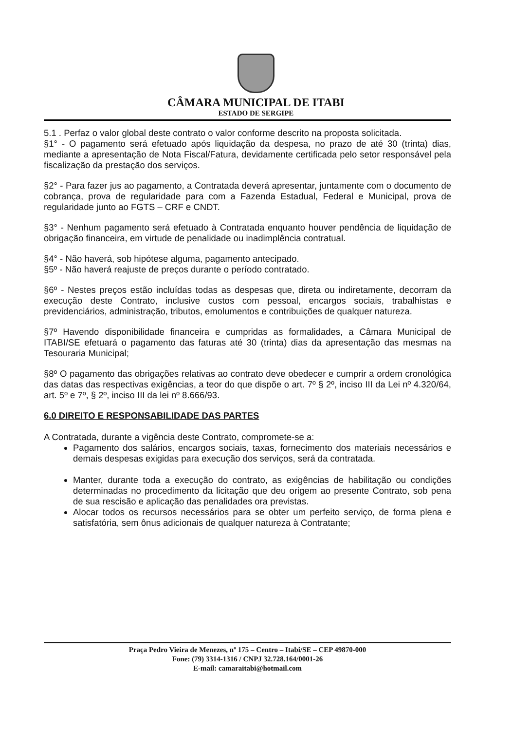CÂMARA MUNICIPAL DE ITABI
ESTADO DE SERGIPE
5.1 . Perfaz o valor global deste contrato o valor conforme descrito na proposta solicitada.
§1° - O pagamento será efetuado após liquidação da despesa, no prazo de até 30 (trinta) dias, mediante a apresentação de Nota Fiscal/Fatura, devidamente certificada pelo setor responsável pela fiscalização da prestação dos serviços.
§2° - Para fazer jus ao pagamento, a Contratada deverá apresentar, juntamente com o documento de cobrança, prova de regularidade para com a Fazenda Estadual, Federal e Municipal, prova de regularidade junto ao FGTS – CRF e CNDT.
§3° - Nenhum pagamento será efetuado à Contratada enquanto houver pendência de liquidação de obrigação financeira, em virtude de penalidade ou inadimplência contratual.
§4° - Não haverá, sob hipótese alguma, pagamento antecipado.
§5º - Não haverá reajuste de preços durante o período contratado.
§6º - Nestes preços estão incluídas todas as despesas que, direta ou indiretamente, decorram da execução deste Contrato, inclusive custos com pessoal, encargos sociais, trabalhistas e previdenciários, administração, tributos, emolumentos e contribuições de qualquer natureza.
§7º Havendo disponibilidade financeira e cumpridas as formalidades, a Câmara Municipal de ITABI/SE efetuará o pagamento das faturas até 30 (trinta) dias da apresentação das mesmas na Tesouraria Municipal;
§8º O pagamento das obrigações relativas ao contrato deve obedecer e cumprir a ordem cronológica das datas das respectivas exigências, a teor do que dispõe o art. 7º § 2º, inciso III da Lei nº 4.320/64, art. 5º e 7º, § 2º, inciso III da lei nº 8.666/93.
6.0 DIREITO E RESPONSABILIDADE DAS PARTES
A Contratada, durante a vigência deste Contrato, compromete-se a:
Pagamento dos salários, encargos sociais, taxas, fornecimento dos materiais necessários e demais despesas exigidas para execução dos serviços, será da contratada.
Manter, durante toda a execução do contrato, as exigências de habilitação ou condições determinadas no procedimento da licitação que deu origem ao presente Contrato, sob pena de sua rescisão e aplicação das penalidades ora previstas.
Alocar todos os recursos necessários para se obter um perfeito serviço, de forma plena e satisfatória, sem ônus adicionais de qualquer natureza à Contratante;
Praça Pedro Vieira de Menezes, nº 175 – Centro – Itabi/SE – CEP 49870-000
Fone: (79) 3314-1316 / CNPJ 32.728.164/0001-26
E-mail: camaraitabi@hotmail.com